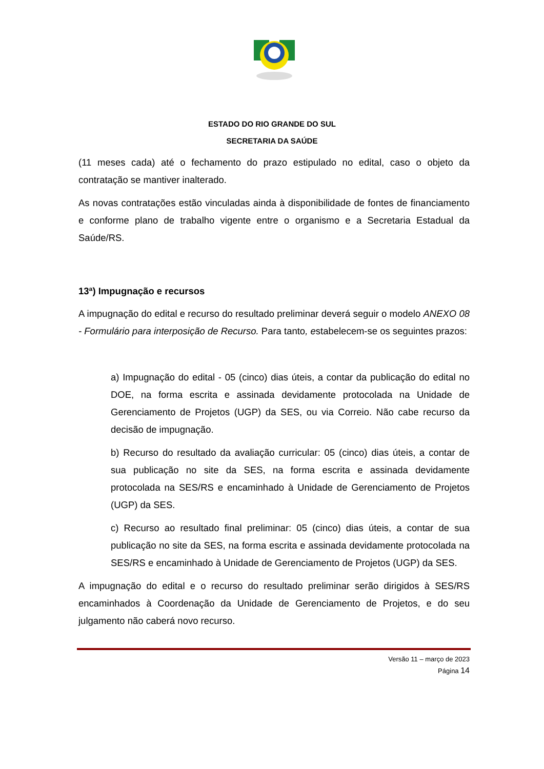ESTADO DO RIO GRANDE DO SUL
SECRETARIA DA SAÚDE
(11 meses cada) até o fechamento do prazo estipulado no edital, caso o objeto da contratação se mantiver inalterado.
As novas contratações estão vinculadas ainda à disponibilidade de fontes de financiamento e conforme plano de trabalho vigente entre o organismo e a Secretaria Estadual da Saúde/RS.
13ª) Impugnação e recursos
A impugnação do edital e recurso do resultado preliminar deverá seguir o modelo ANEXO 08 - Formulário para interposição de Recurso. Para tanto, estabelecem-se os seguintes prazos:
a) Impugnação do edital - 05 (cinco) dias úteis, a contar da publicação do edital no DOE, na forma escrita e assinada devidamente protocolada na Unidade de Gerenciamento de Projetos (UGP) da SES, ou via Correio. Não cabe recurso da decisão de impugnação.
b) Recurso do resultado da avaliação curricular: 05 (cinco) dias úteis, a contar de sua publicação no site da SES, na forma escrita e assinada devidamente protocolada na SES/RS e encaminhado à Unidade de Gerenciamento de Projetos (UGP) da SES.
c) Recurso ao resultado final preliminar: 05 (cinco) dias úteis, a contar de sua publicação no site da SES, na forma escrita e assinada devidamente protocolada na SES/RS e encaminhado à Unidade de Gerenciamento de Projetos (UGP) da SES.
A impugnação do edital e o recurso do resultado preliminar serão dirigidos à SES/RS encaminhados à Coordenação da Unidade de Gerenciamento de Projetos, e do seu julgamento não caberá novo recurso.
Versão 11 – março de 2023
Página 14